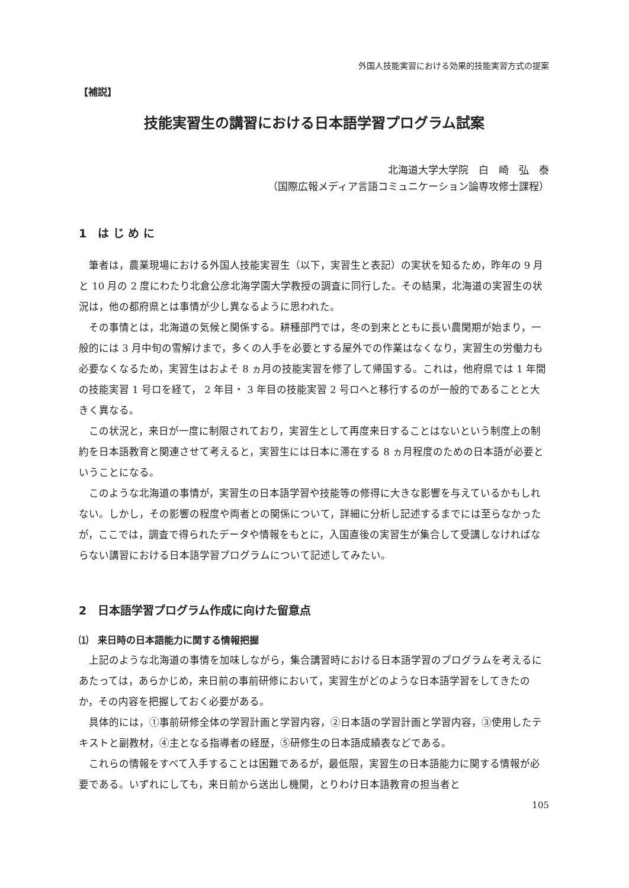外国人技能実習における効果的技能実習方式の提案
【補説】
技能実習生の講習における日本語学習プログラム試案
北海道大学大学院　白　崎　弘　泰
（国際広報メディア言語コミュニケーション論専攻修士課程）
1　は じ め に
筆者は，農業現場における外国人技能実習生（以下，実習生と表記）の実状を知るため，昨年の 9 月と 10 月の 2 度にわたり北倉公彦北海学園大学教授の調査に同行した。その結果，北海道の実習生の状況は，他の都府県とは事情が少し異なるように思われた。
その事情とは，北海道の気候と関係する。耕種部門では，冬の到来とともに長い農閑期が始まり，一般的には 3 月中旬の雪解けまで，多くの人手を必要とする屋外での作業はなくなり，実習生の労働力も必要なくなるため，実習生はおよそ 8 ヵ月の技能実習を修了して帰国する。これは，他府県では 1 年間の技能実習 1 号ロを経て， 2 年目・ 3 年目の技能実習 2 号ロへと移行するのが一般的であることと大きく異なる。
この状況と，来日が一度に制限されており，実習生として再度来日することはないという制度上の制約を日本語教育と関連させて考えると，実習生には日本に滞在する 8 ヵ月程度のための日本語が必要ということになる。
このような北海道の事情が，実習生の日本語学習や技能等の修得に大きな影響を与えているかもしれない。しかし，その影響の程度や両者との関係について，詳細に分析し記述するまでには至らなかったが，ここでは，調査で得られたデータや情報をもとに，入国直後の実習生が集合して受講しなければならない講習における日本語学習プログラムについて記述してみたい。
2　日本語学習プログラム作成に向けた留意点
⑴　来日時の日本語能力に関する情報把握
上記のような北海道の事情を加味しながら，集合講習時における日本語学習のプログラムを考えるにあたっては，あらかじめ，来日前の事前研修において，実習生がどのような日本語学習をしてきたのか，その内容を把握しておく必要がある。
具体的には，①事前研修全体の学習計画と学習内容，②日本語の学習計画と学習内容，③使用したテキストと副教材，④主となる指導者の経歴，⑤研修生の日本語成績表などである。
これらの情報をすべて入手することは困難であるが，最低限，実習生の日本語能力に関する情報が必要である。いずれにしても，来日前から送出し機関，とりわけ日本語教育の担当者と
105